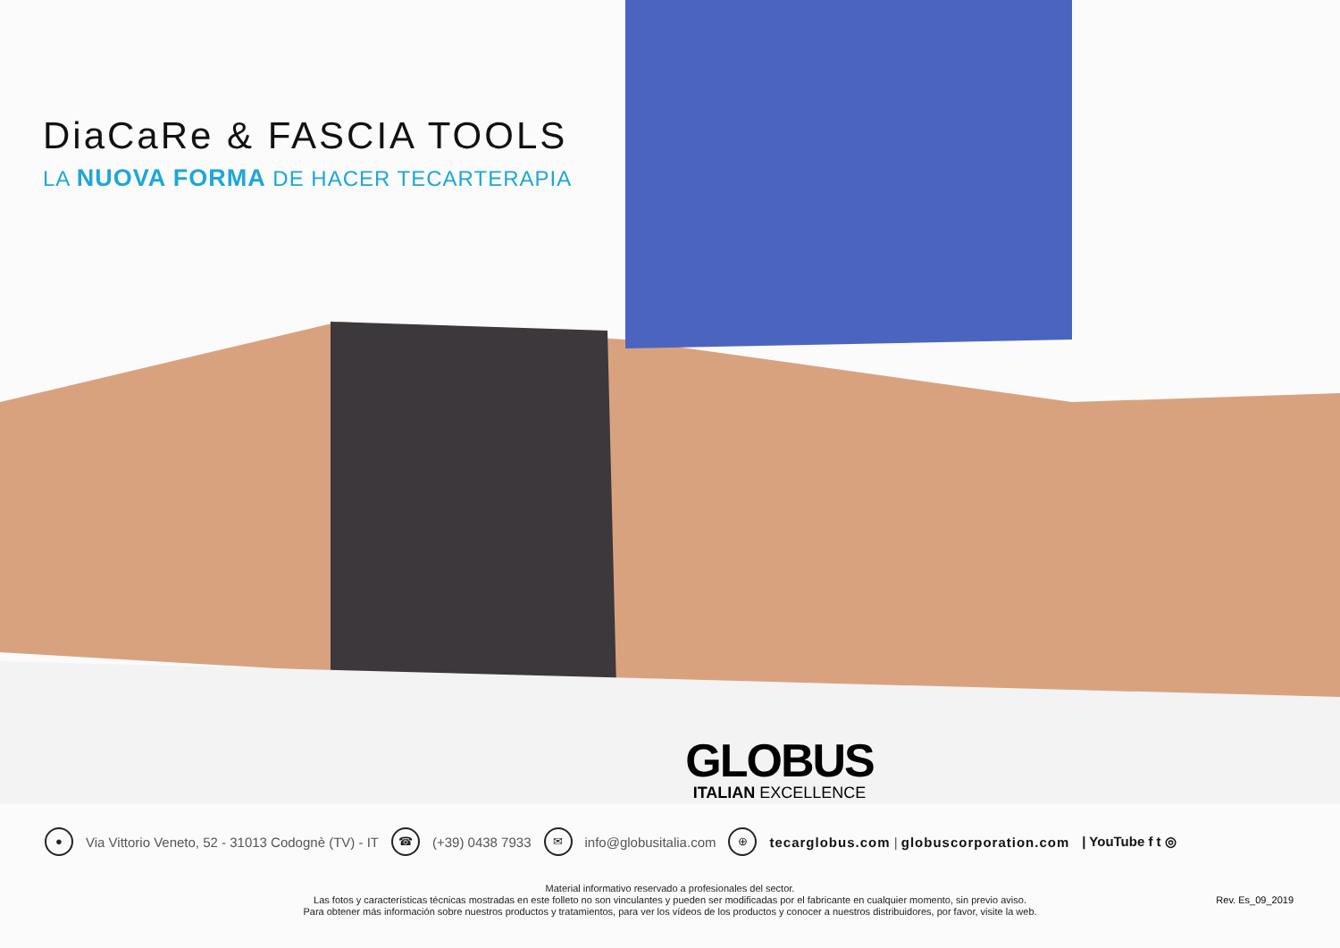DiaCaRe & FASCIA TOOLS
LA NUOVA FORMA DE HACER TECARTERAPIA
GLOBUS
ITALIAN EXCELLENCE
● Via Vittorio Veneto, 52 - 31013 Codognè (TV) - IT ☎ (+39) 0438 7933 ✉ info@globusitalia.com ⊕ tecarglobus.com | globuscorporation.com | YouTube f t ◎
Material informativo reservado a profesionales del sector.
Las fotos y características técnicas mostradas en este folleto no son vinculantes y pueden ser modificadas por el fabricante en cualquier momento, sin previo aviso.
Para obtener más información sobre nuestros productos y tratamientos, para ver los vídeos de los productos y conocer a nuestros distribuidores, por favor, visite la web.
Rev. Es_09_2019